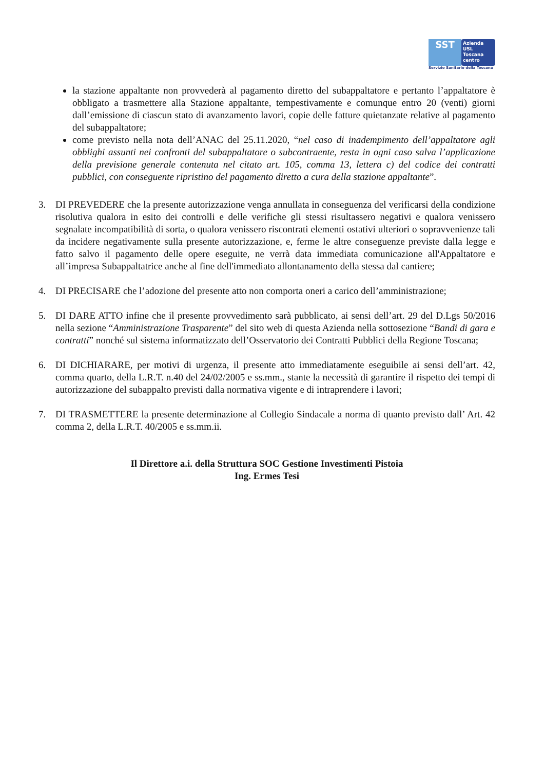SST
Azienda
USL
Toscana
centro
Servizio Sanitario della Toscana
la stazione appaltante non provvederà al pagamento diretto del subappaltatore e pertanto l’appaltatore è obbligato a trasmettere alla Stazione appaltante, tempestivamente e comunque entro 20 (venti) giorni dall’emissione di ciascun stato di avanzamento lavori, copie delle fatture quietanzate relative al pagamento del subappaltatore;
come previsto nella nota dell’ANAC del 25.11.2020, “nel caso di inadempimento dell’appaltatore agli obblighi assunti nei confronti del subappaltatore o subcontraente, resta in ogni caso salva l’applicazione della previsione generale contenuta nel citato art. 105, comma 13, lettera c) del codice dei contratti pubblici, con conseguente ripristino del pagamento diretto a cura della stazione appaltante”.
3. DI PREVEDERE che la presente autorizzazione venga annullata in conseguenza del verificarsi della condizione risolutiva qualora in esito dei controlli e delle verifiche gli stessi risultassero negativi e qualora venissero segnalate incompatibilità di sorta, o qualora venissero riscontrati elementi ostativi ulteriori o sopravvenienze tali da incidere negativamente sulla presente autorizzazione, e, ferme le altre conseguenze previste dalla legge e fatto salvo il pagamento delle opere eseguite, ne verrà data immediata comunicazione all'Appaltatore e all’impresa Subappaltatrice anche al fine dell'immediato allontanamento della stessa dal cantiere;
4. DI PRECISARE che l’adozione del presente atto non comporta oneri a carico dell’amministrazione;
5. DI DARE ATTO infine che il presente provvedimento sarà pubblicato, ai sensi dell’art. 29 del D.Lgs 50/2016 nella sezione “Amministrazione Trasparente” del sito web di questa Azienda nella sottosezione “Bandi di gara e contratti” nonché sul sistema informatizzato dell’Osservatorio dei Contratti Pubblici della Regione Toscana;
6. DI DICHIARARE, per motivi di urgenza, il presente atto immediatamente eseguibile ai sensi dell’art. 42, comma quarto, della L.R.T. n.40 del 24/02/2005 e ss.mm., stante la necessità di garantire il rispetto dei tempi di autorizzazione del subappalto previsti dalla normativa vigente e di intraprendere i lavori;
7. DI TRASMETTERE la presente determinazione al Collegio Sindacale a norma di quanto previsto dall’ Art. 42 comma 2, della L.R.T. 40/2005 e ss.mm.ii.
Il Direttore a.i. della Struttura SOC Gestione Investimenti Pistoia
Ing. Ermes Tesi